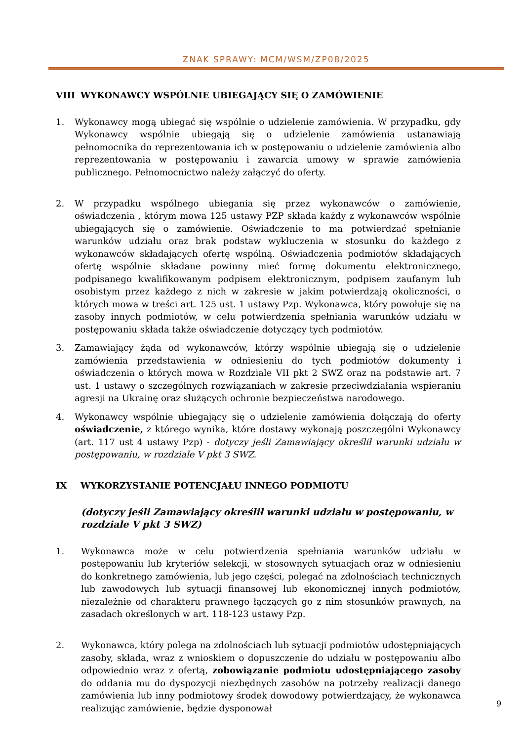ZNAK SPRAWY: MCM/WSM/ZP08/2025
VIII WYKONAWCY WSPÓLNIE UBIEGAJĄCY SIĘ O ZAMÓWIENIE
1. Wykonawcy mogą ubiegać się wspólnie o udzielenie zamówienia. W przypadku, gdy Wykonawcy wspólnie ubiegają się o udzielenie zamówienia ustanawiają pełnomocnika do reprezentowania ich w postępowaniu o udzielenie zamówienia albo reprezentowania w postępowaniu i zawarcia umowy w sprawie zamówienia publicznego. Pełnomocnictwo należy załączyć do oferty.
2. W przypadku wspólnego ubiegania się przez wykonawców o zamówienie, oświadczenia , którym mowa 125 ustawy PZP składa każdy z wykonawców wspólnie ubiegających się o zamówienie. Oświadczenie to ma potwierdzać spełnianie warunków udziału oraz brak podstaw wykluczenia w stosunku do każdego z wykonawców składających ofertę wspólną. Oświadczenia podmiotów składających ofertę wspólnie składane powinny mieć formę dokumentu elektronicznego, podpisanego kwalifikowanym podpisem elektronicznym, podpisem zaufanym lub osobistym przez każdego z nich w zakresie w jakim potwierdzają okoliczności, o których mowa w treści art. 125 ust. 1 ustawy Pzp. Wykonawca, który powołuje się na zasoby innych podmiotów, w celu potwierdzenia spełniania warunków udziału w postępowaniu składa także oświadczenie dotyczący tych podmiotów.
3. Zamawiający żąda od wykonawców, którzy wspólnie ubiegają się o udzielenie zamówienia przedstawienia w odniesieniu do tych podmiotów dokumenty i oświadczenia o których mowa w Rozdziale VII pkt 2 SWZ oraz na podstawie art. 7 ust. 1 ustawy o szczególnych rozwiązaniach w zakresie przeciwdziałania wspieraniu agresji na Ukrainę oraz służących ochronie bezpieczeństwa narodowego.
4. Wykonawcy wspólnie ubiegający się o udzielenie zamówienia dołączają do oferty oświadczenie, z którego wynika, które dostawy wykonają poszczególni Wykonawcy (art. 117 ust 4 ustawy Pzp) - dotyczy jeśli Zamawiający określił warunki udziału w postępowaniu, w rozdziale V pkt 3 SWZ.
IX WYKORZYSTANIE POTENCJAŁU INNEGO PODMIOTU
(dotyczy jeśli Zamawiający określił warunki udziału w postępowaniu, w rozdziale V pkt 3 SWZ)
1. Wykonawca może w celu potwierdzenia spełniania warunków udziału w postępowaniu lub kryteriów selekcji, w stosownych sytuacjach oraz w odniesieniu do konkretnego zamówienia, lub jego części, polegać na zdolnościach technicznych lub zawodowych lub sytuacji finansowej lub ekonomicznej innych podmiotów, niezależnie od charakteru prawnego łączących go z nim stosunków prawnych, na zasadach określonych w art. 118-123 ustawy Pzp.
2. Wykonawca, który polega na zdolnościach lub sytuacji podmiotów udostępniających zasoby, składa, wraz z wnioskiem o dopuszczenie do udziału w postępowaniu albo odpowiednio wraz z ofertą, zobowiązanie podmiotu udostępniającego zasoby do oddania mu do dyspozycji niezbędnych zasobów na potrzeby realizacji danego zamówienia lub inny podmiotowy środek dowodowy potwierdzający, że wykonawca realizując zamówienie, będzie dysponował
9